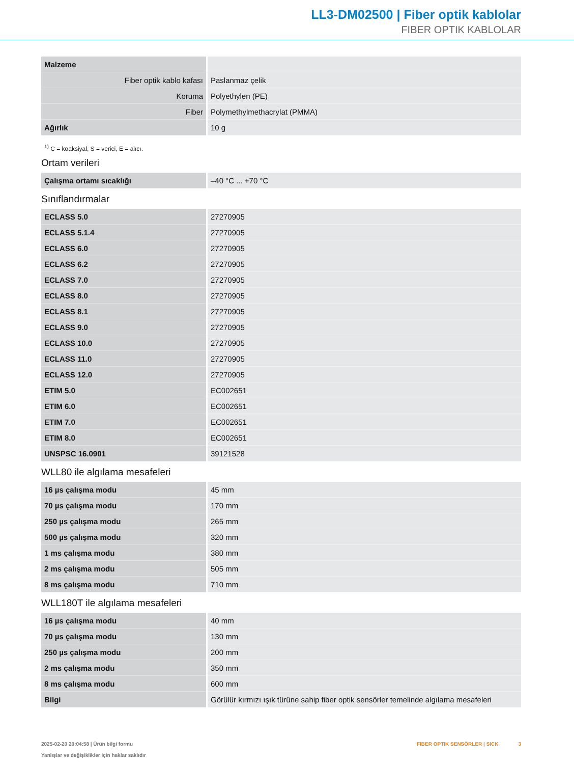LL3-DM02500 | Fiber optik kablolar
FIBER OPTIK KABLOLAR
| Malzeme | |
| Fiber optik kablo kafası | Paslanmaz çelik |
| Koruma | Polyethylen (PE) |
| Fiber | Polymethylmethacrylat (PMMA) |
| Ağırlık | 10 g |
<sup>1)</sup> C = koaksiyal, S = verici, E = alıcı.
Ortam verileri
| Çalışma ortamı sıcaklığı | –40 °C ... +70 °C |
Sınıflandırmalar
| ECLASS 5.0 | 27270905 |
| ECLASS 5.1.4 | 27270905 |
| ECLASS 6.0 | 27270905 |
| ECLASS 6.2 | 27270905 |
| ECLASS 7.0 | 27270905 |
| ECLASS 8.0 | 27270905 |
| ECLASS 8.1 | 27270905 |
| ECLASS 9.0 | 27270905 |
| ECLASS 10.0 | 27270905 |
| ECLASS 11.0 | 27270905 |
| ECLASS 12.0 | 27270905 |
| ETIM 5.0 | EC002651 |
| ETIM 6.0 | EC002651 |
| ETIM 7.0 | EC002651 |
| ETIM 8.0 | EC002651 |
| UNSPSC 16.0901 | 39121528 |
WLL80 ile algılama mesafeleri
| 16 µs çalışma modu | 45 mm |
| 70 µs çalışma modu | 170 mm |
| 250 µs çalışma modu | 265 mm |
| 500 µs çalışma modu | 320 mm |
| 1 ms çalışma modu | 380 mm |
| 2 ms çalışma modu | 505 mm |
| 8 ms çalışma modu | 710 mm |
WLL180T ile algılama mesafeleri
| 16 µs çalışma modu | 40 mm |
| 70 µs çalışma modu | 130 mm |
| 250 µs çalışma modu | 200 mm |
| 2 ms çalışma modu | 350 mm |
| 8 ms çalışma modu | 600 mm |
| Bilgi | Görülür kırmızı ışık türüne sahip fiber optik sensörler temelinde algılama mesafeleri |
2025-02-20 20:04:58 | Ürün bilgi formu
Yanlışlar ve değişiklikler için haklar saklıdır
FIBER OPTIK SENSÖRLER | SICK 3